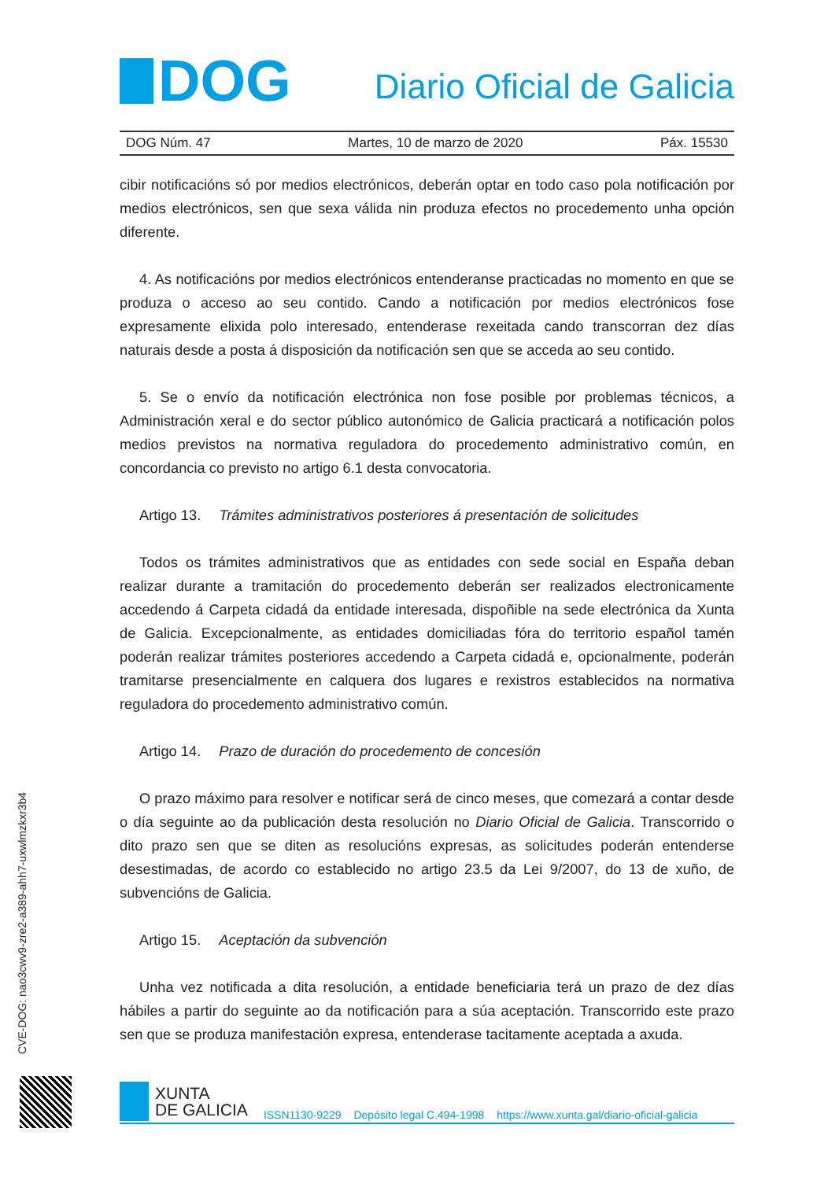DOG
Diario Oficial de Galicia
DOG Núm. 47 Martes, 10 de marzo de 2020 Páx. 15530
cibir notificacións só por medios electrónicos, deberán optar en todo caso pola notificación por medios electrónicos, sen que sexa válida nin produza efectos no procedemento unha opción diferente.
4. As notificacións por medios electrónicos entenderanse practicadas no momento en que se produza o acceso ao seu contido. Cando a notificación por medios electrónicos fose expresamente elixida polo interesado, entenderase rexeitada cando transcorran dez días naturais desde a posta á disposición da notificación sen que se acceda ao seu contido.
5. Se o envío da notificación electrónica non fose posible por problemas técnicos, a Administración xeral e do sector público autonómico de Galicia practicará a notificación polos medios previstos na normativa reguladora do procedemento administrativo común, en concordancia co previsto no artigo 6.1 desta convocatoria.
Artigo 13. Trámites administrativos posteriores á presentación de solicitudes
Todos os trámites administrativos que as entidades con sede social en España deban realizar durante a tramitación do procedemento deberán ser realizados electronicamente accedendo á Carpeta cidadá da entidade interesada, dispoñible na sede electrónica da Xunta de Galicia. Excepcionalmente, as entidades domiciliadas fóra do territorio español tamén poderán realizar trámites posteriores accedendo a Carpeta cidadá e, opcionalmente, poderán tramitarse presencialmente en calquera dos lugares e rexistros establecidos na normativa reguladora do procedemento administrativo común.
Artigo 14. Prazo de duración do procedemento de concesión
O prazo máximo para resolver e notificar será de cinco meses, que comezará a contar desde o día seguinte ao da publicación desta resolución no Diario Oficial de Galicia. Transcorrido o dito prazo sen que se diten as resolucións expresas, as solicitudes poderán entenderse desestimadas, de acordo co establecido no artigo 23.5 da Lei 9/2007, do 13 de xuño, de subvencións de Galicia.
Artigo 15. Aceptación da subvención
Unha vez notificada a dita resolución, a entidade beneficiaria terá un prazo de dez días hábiles a partir do seguinte ao da notificación para a súa aceptación. Transcorrido este prazo sen que se produza manifestación expresa, entenderase tacitamente aceptada a axuda.
CVE-DOG: nao3cwv9-zre2-a389-ahh7-uxwlmzkxr3b4
XUNTA
DE GALICIA
ISSN1130-9229 Depósito legal C.494-1998 https://www.xunta.gal/diario-oficial-galicia